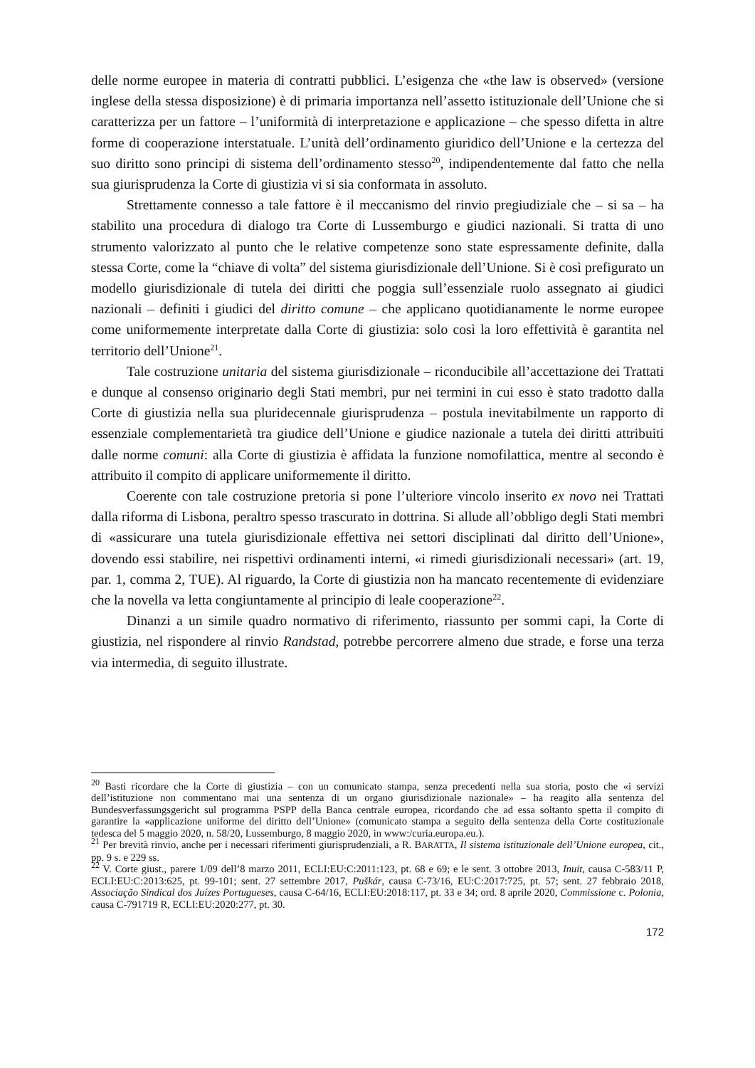delle norme europee in materia di contratti pubblici. L’esigenza che «the law is observed» (versione inglese della stessa disposizione) è di primaria importanza nell’assetto istituzionale dell’Unione che si caratterizza per un fattore – l’uniformità di interpretazione e applicazione – che spesso difetta in altre forme di cooperazione interstatuale. L’unità dell’ordinamento giuridico dell’Unione e la certezza del suo diritto sono principi di sistema dell’ordinamento stesso<sup>20</sup>, indipendentemente dal fatto che nella sua giurisprudenza la Corte di giustizia vi si sia conformata in assoluto.
Strettamente connesso a tale fattore è il meccanismo del rinvio pregiudiziale che – si sa – ha stabilito una procedura di dialogo tra Corte di Lussemburgo e giudici nazionali. Si tratta di uno strumento valorizzato al punto che le relative competenze sono state espressamente definite, dalla stessa Corte, come la “chiave di volta” del sistema giurisdizionale dell’Unione. Si è così prefigurato un modello giurisdizionale di tutela dei diritti che poggia sull’essenziale ruolo assegnato ai giudici nazionali – definiti i giudici del diritto comune – che applicano quotidianamente le norme europee come uniformemente interpretate dalla Corte di giustizia: solo così la loro effettività è garantita nel territorio dell’Unione<sup>21</sup>.
Tale costruzione unitaria del sistema giurisdizionale – riconducibile all’accettazione dei Trattati e dunque al consenso originario degli Stati membri, pur nei termini in cui esso è stato tradotto dalla Corte di giustizia nella sua pluridecennale giurisprudenza – postula inevitabilmente un rapporto di essenziale complementarietà tra giudice dell’Unione e giudice nazionale a tutela dei diritti attribuiti dalle norme comuni: alla Corte di giustizia è affidata la funzione nomofilattica, mentre al secondo è attribuito il compito di applicare uniformemente il diritto.
Coerente con tale costruzione pretoria si pone l’ulteriore vincolo inserito ex novo nei Trattati dalla riforma di Lisbona, peraltro spesso trascurato in dottrina. Si allude all’obbligo degli Stati membri di «assicurare una tutela giurisdizionale effettiva nei settori disciplinati dal diritto dell’Unione», dovendo essi stabilire, nei rispettivi ordinamenti interni, «i rimedi giurisdizionali necessari» (art. 19, par. 1, comma 2, TUE). Al riguardo, la Corte di giustizia non ha mancato recentemente di evidenziare che la novella va letta congiuntamente al principio di leale cooperazione<sup>22</sup>.
Dinanzi a un simile quadro normativo di riferimento, riassunto per sommi capi, la Corte di giustizia, nel rispondere al rinvio Randstad, potrebbe percorrere almeno due strade, e forse una terza via intermedia, di seguito illustrate.
<sup>20</sup> Basti ricordare che la Corte di giustizia – con un comunicato stampa, senza precedenti nella sua storia, posto che «i servizi dell’istituzione non commentano mai una sentenza di un organo giurisdizionale nazionale» – ha reagito alla sentenza del Bundesverfassungsgericht sul programma PSPP della Banca centrale europea, ricordando che ad essa soltanto spetta il compito di garantire la «applicazione uniforme del diritto dell’Unione» (comunicato stampa a seguito della sentenza della Corte costituzionale tedesca del 5 maggio 2020, n. 58/20, Lussemburgo, 8 maggio 2020, in www:/curia.europa.eu.).
<sup>21</sup> Per brevità rinvio, anche per i necessari riferimenti giurisprudenziali, a R. BARATTA, Il sistema istituzionale dell’Unione europea, cit., pp. 9 s. e 229 ss.
<sup>22</sup> V. Corte giust., parere 1/09 dell’8 marzo 2011, ECLI:EU:C:2011:123, pt. 68 e 69; e le sent. 3 ottobre 2013, Inuit, causa C-583/11 P, ECLI:EU:C:2013:625, pt. 99-101; sent. 27 settembre 2017, Puškár, causa C-73/16, EU:C:2017:725, pt. 57; sent. 27 febbraio 2018, Associação Sindical dos Juízes Portugueses, causa C-64/16, ECLI:EU:2018:117, pt. 33 e 34; ord. 8 aprile 2020, Commissione c. Polonia, causa C-791719 R, ECLI:EU:2020:277, pt. 30.
172